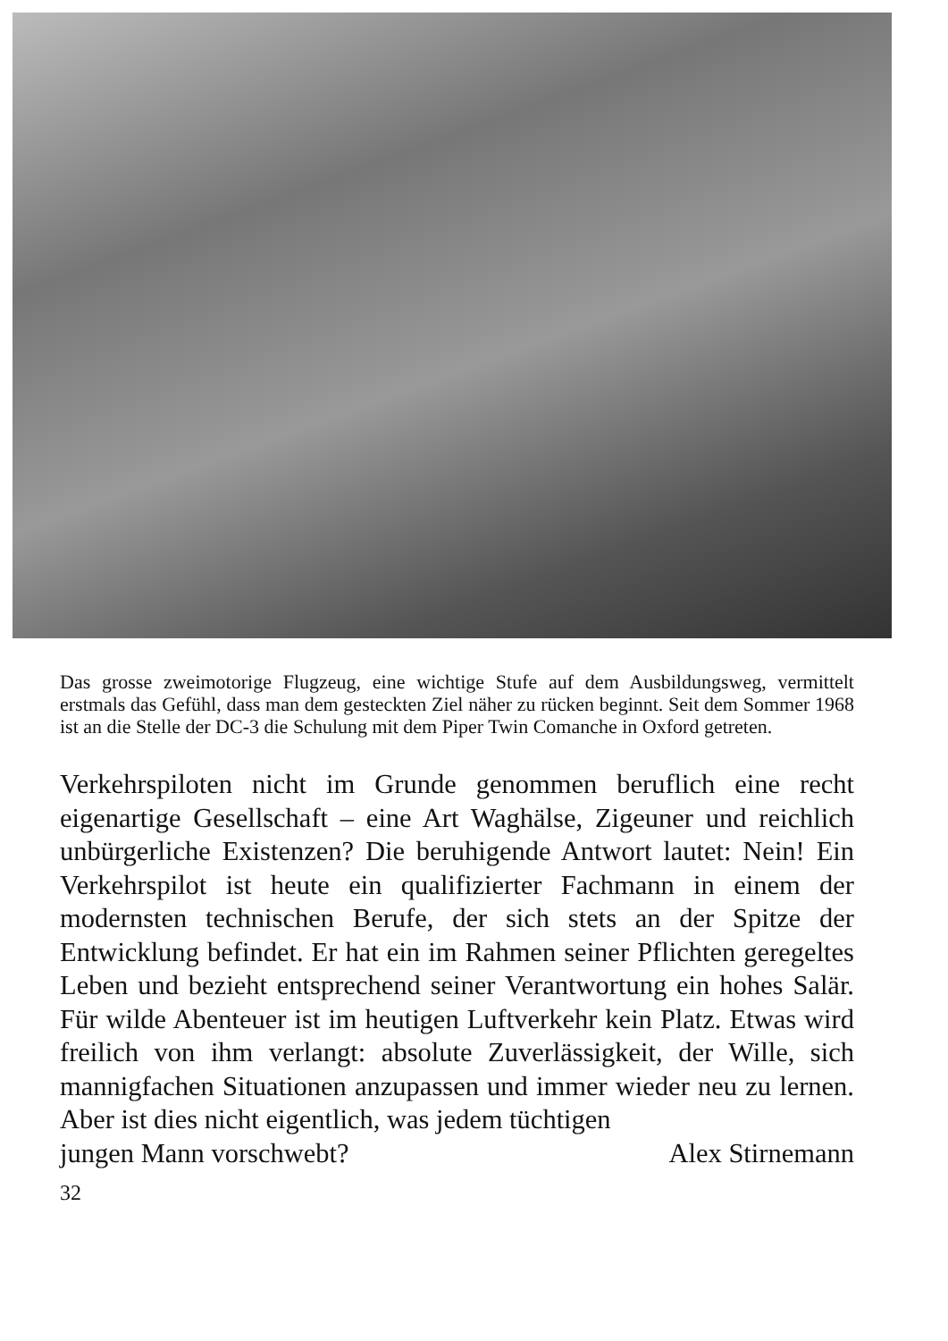Das grosse zweimotorige Flugzeug, eine wichtige Stufe auf dem Ausbildungsweg, vermittelt erstmals das Gefühl, dass man dem gesteckten Ziel näher zu rücken beginnt. Seit dem Sommer 1968 ist an die Stelle der DC-3 die Schulung mit dem Piper Twin Comanche in Oxford getreten.
Verkehrspiloten nicht im Grunde genommen beruflich eine recht eigenartige Gesellschaft – eine Art Waghälse, Zigeuner und reichlich unbürgerliche Existenzen? Die beruhigende Antwort lautet: Nein! Ein Verkehrspilot ist heute ein qualifizierter Fachmann in einem der modernsten technischen Berufe, der sich stets an der Spitze der Entwicklung befindet. Er hat ein im Rahmen seiner Pflichten geregeltes Leben und bezieht entsprechend seiner Verantwortung ein hohes Salär. Für wilde Abenteuer ist im heutigen Luftverkehr kein Platz. Etwas wird freilich von ihm verlangt: absolute Zuverlässigkeit, der Wille, sich mannigfachen Situationen anzupassen und immer wieder neu zu lernen. Aber ist dies nicht eigentlich, was jedem tüchtigen
jungen Mann vorschwebt? Alex Stirnemann
32